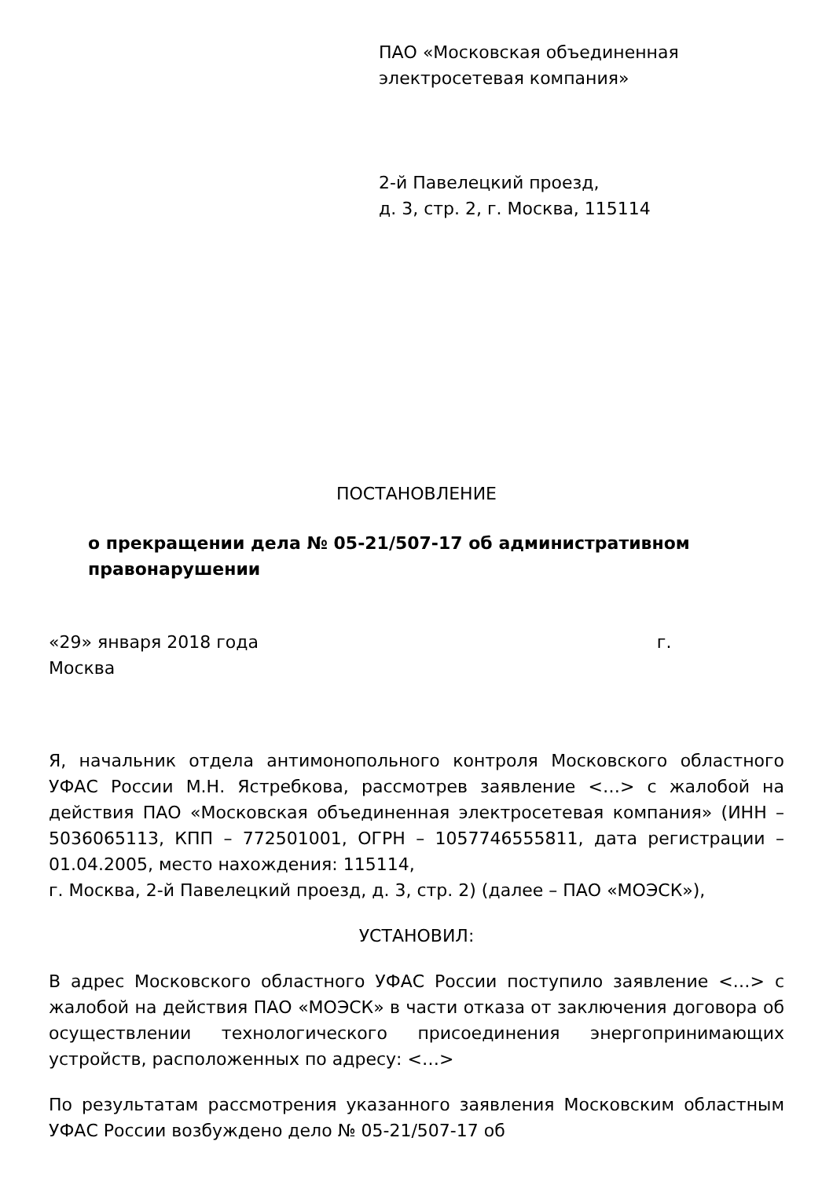ПАО «Московская объединенная электросетевая компания»
2-й Павелецкий проезд,
д. 3, стр. 2, г. Москва, 115114
ПОСТАНОВЛЕНИЕ
о прекращении дела № 05-21/507-17 об административном правонарушении
«29» января 2018 года г.
Москва
Я, начальник отдела антимонопольного контроля Московского областного УФАС России М.Н. Ястребкова, рассмотрев заявление <…> с жалобой на действия ПАО «Московская объединенная электросетевая компания» (ИНН – 5036065113, КПП – 772501001, ОГРН – 1057746555811, дата регистрации – 01.04.2005, место нахождения: 115114,
г. Москва, 2-й Павелецкий проезд, д. 3, стр. 2) (далее – ПАО «МОЭСК»),
УСТАНОВИЛ:
В адрес Московского областного УФАС России поступило заявление <…> с жалобой на действия ПАО «МОЭСК» в части отказа от заключения договора об осуществлении технологического присоединения энергопринимающих устройств, расположенных по адресу: <…>
По результатам рассмотрения указанного заявления Московским областным УФАС России возбуждено дело № 05-21/507-17 об